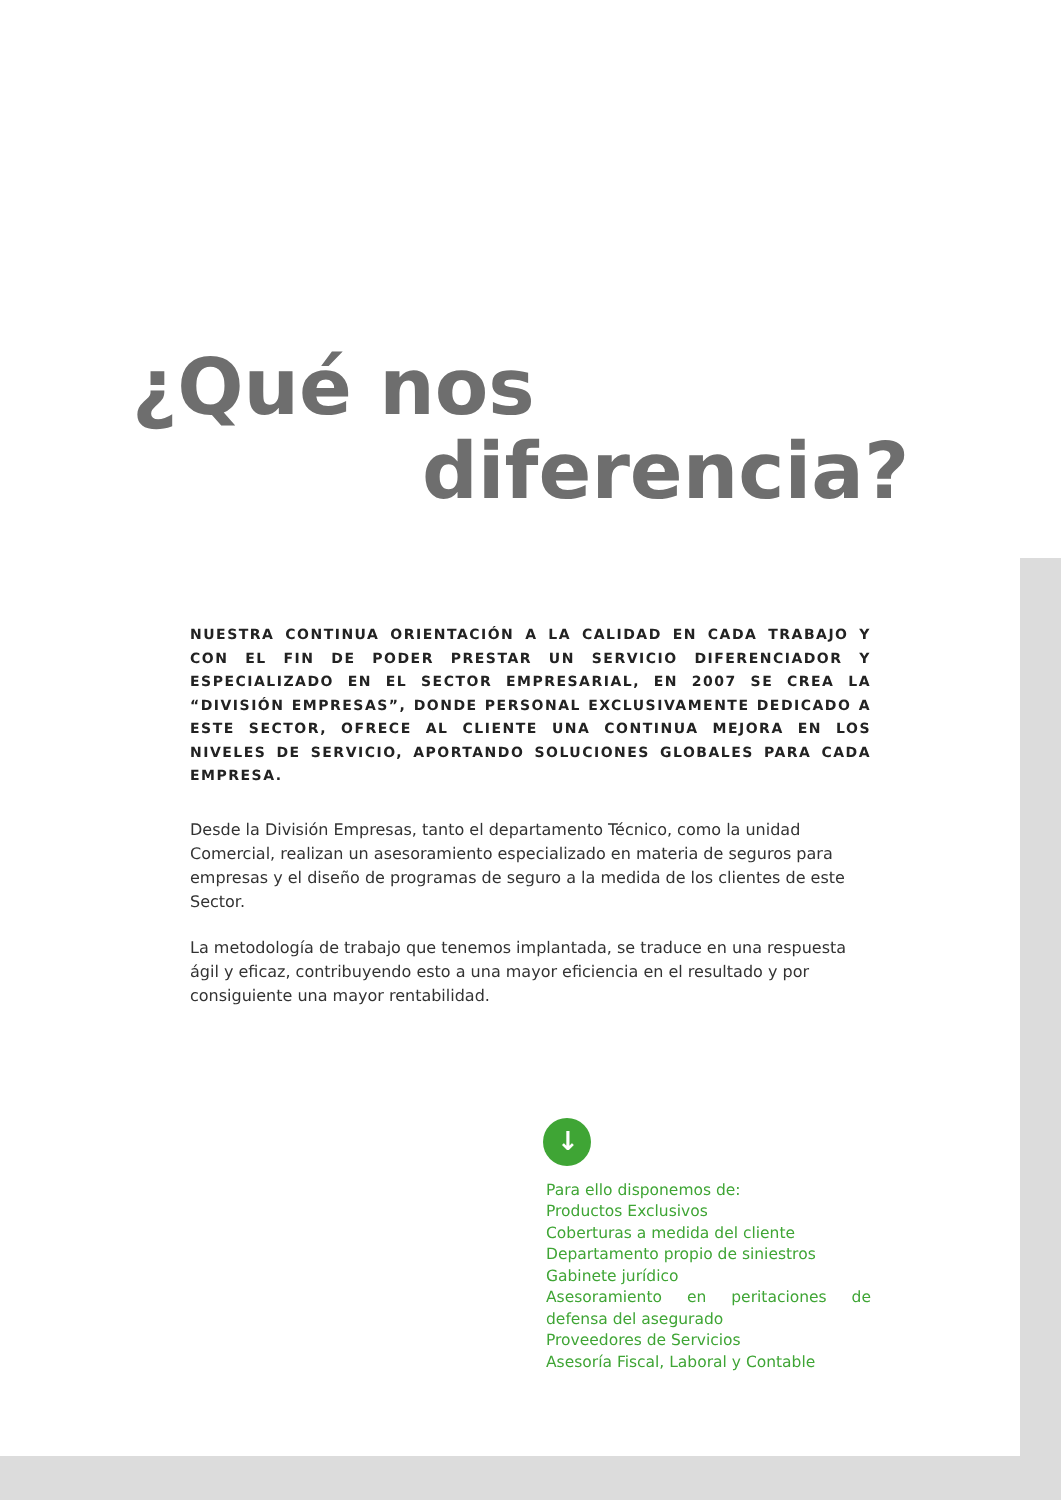¿Qué nos
diferencia?
NUESTRA CONTINUA ORIENTACIÓN A LA CALIDAD EN CADA TRABAJO Y CON EL FIN DE PODER PRESTAR UN SERVICIO DIFERENCIADOR Y ESPECIALIZADO EN EL SECTOR EMPRESARIAL, EN 2007 SE CREA LA “DIVISIÓN EMPRESAS”, DONDE PERSONAL EXCLUSIVAMENTE DEDICADO A ESTE SECTOR, OFRECE AL CLIENTE UNA CONTINUA MEJORA EN LOS NIVELES DE SERVICIO, APORTANDO SOLUCIONES GLOBALES PARA CADA EMPRESA.
Desde la División Empresas, tanto el departamento Técnico, como la unidad Comercial, realizan un asesoramiento especializado en materia de seguros para empresas y el diseño de programas de seguro a la medida de los clientes de este Sector.
La metodología de trabajo que tenemos implantada, se traduce en una respuesta ágil y eficaz, contribuyendo esto a una mayor eficiencia en el resultado y por consiguiente una mayor rentabilidad.
↓
Para ello disponemos de:
Productos Exclusivos
Coberturas a medida del cliente
Departamento propio de siniestros
Gabinete jurídico
Asesoramiento en peritaciones de defensa del asegurado
Proveedores de Servicios
Asesoría Fiscal, Laboral y Contable